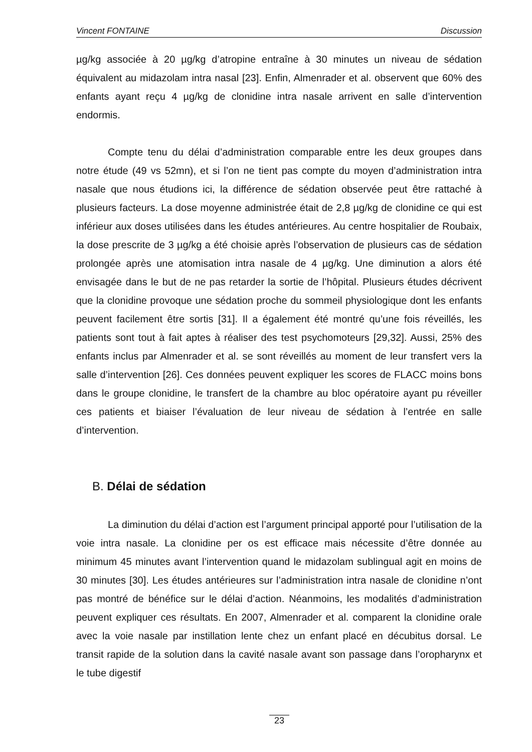Vincent FONTAINE Discussion
µg/kg associée à 20 µg/kg d’atropine entraîne à 30 minutes un niveau de sédation équivalent au midazolam intra nasal [23]. Enfin, Almenrader et al. observent que 60% des enfants ayant reçu 4 µg/kg de clonidine intra nasale arrivent en salle d’intervention endormis.
Compte tenu du délai d’administration comparable entre les deux groupes dans notre étude (49 vs 52mn), et si l’on ne tient pas compte du moyen d’administration intra nasale que nous étudions ici, la différence de sédation observée peut être rattaché à plusieurs facteurs. La dose moyenne administrée était de 2,8 µg/kg de clonidine ce qui est inférieur aux doses utilisées dans les études antérieures. Au centre hospitalier de Roubaix, la dose prescrite de 3 µg/kg a été choisie après l’observation de plusieurs cas de sédation prolongée après une atomisation intra nasale de 4 µg/kg. Une diminution a alors été envisagée dans le but de ne pas retarder la sortie de l’hôpital. Plusieurs études décrivent que la clonidine provoque une sédation proche du sommeil physiologique dont les enfants peuvent facilement être sortis [31]. Il a également été montré qu’une fois réveillés, les patients sont tout à fait aptes à réaliser des test psychomoteurs [29,32]. Aussi, 25% des enfants inclus par Almenrader et al. se sont réveillés au moment de leur transfert vers la salle d’intervention [26]. Ces données peuvent expliquer les scores de FLACC moins bons dans le groupe clonidine, le transfert de la chambre au bloc opératoire ayant pu réveiller ces patients et biaiser l’évaluation de leur niveau de sédation à l’entrée en salle d’intervention.
B. Délai de sédation
La diminution du délai d’action est l’argument principal apporté pour l’utilisation de la voie intra nasale. La clonidine per os est efficace mais nécessite d’être donnée au minimum 45 minutes avant l’intervention quand le midazolam sublingual agit en moins de 30 minutes [30]. Les études antérieures sur l’administration intra nasale de clonidine n’ont pas montré de bénéfice sur le délai d’action. Néanmoins, les modalités d’administration peuvent expliquer ces résultats. En 2007, Almenrader et al. comparent la clonidine orale avec la voie nasale par instillation lente chez un enfant placé en décubitus dorsal. Le transit rapide de la solution dans la cavité nasale avant son passage dans l’oropharynx et le tube digestif
23